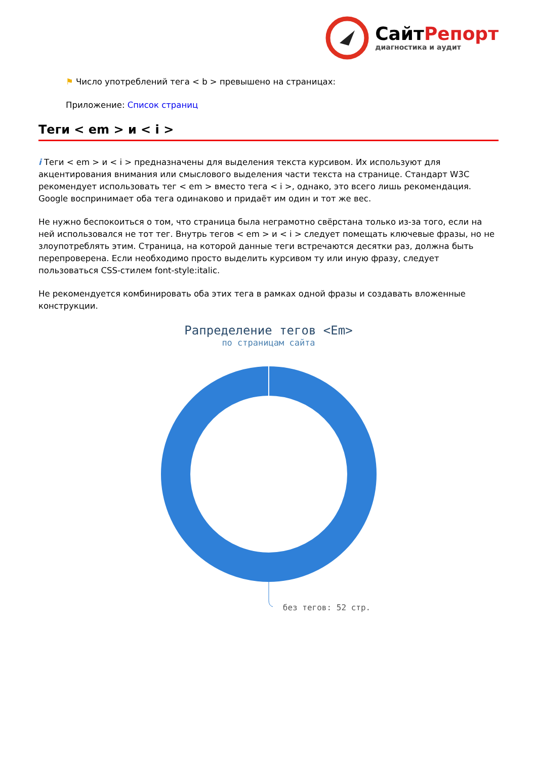СайтРепорт
диагностика и аудит
⚑ Число употреблений тега < b > превышено на страницах:
Приложение: Список страниц
Теги < em > и < i >
i Теги < em > и < i > предназначены для выделения текста курсивом. Их используют для акцентирования внимания или смыслового выделения части текста на странице. Стандарт W3C рекомендует использовать тег < em > вместо тега < i >, однако, это всего лишь рекомендация. Google воспринимает оба тега одинаково и придаёт им один и тот же вес.
Не нужно беспокоиться о том, что страница была неграмотно свёрстана только из-за того, если на ней использовался не тот тег. Внутрь тегов < em > и < i > следует помещать ключевые фразы, но не злоупотреблять этим. Страница, на которой данные теги встречаются десятки раз, должна быть перепроверена. Если необходимо просто выделить курсивом ту или иную фразу, следует пользоваться CSS-стилем font-style:italic.
Не рекомендуется комбинировать оба этих тега в рамках одной фразы и создавать вложенные конструкции.
Рапределение тегов <Em>
по страницам сайта
без тегов: 52 стр.